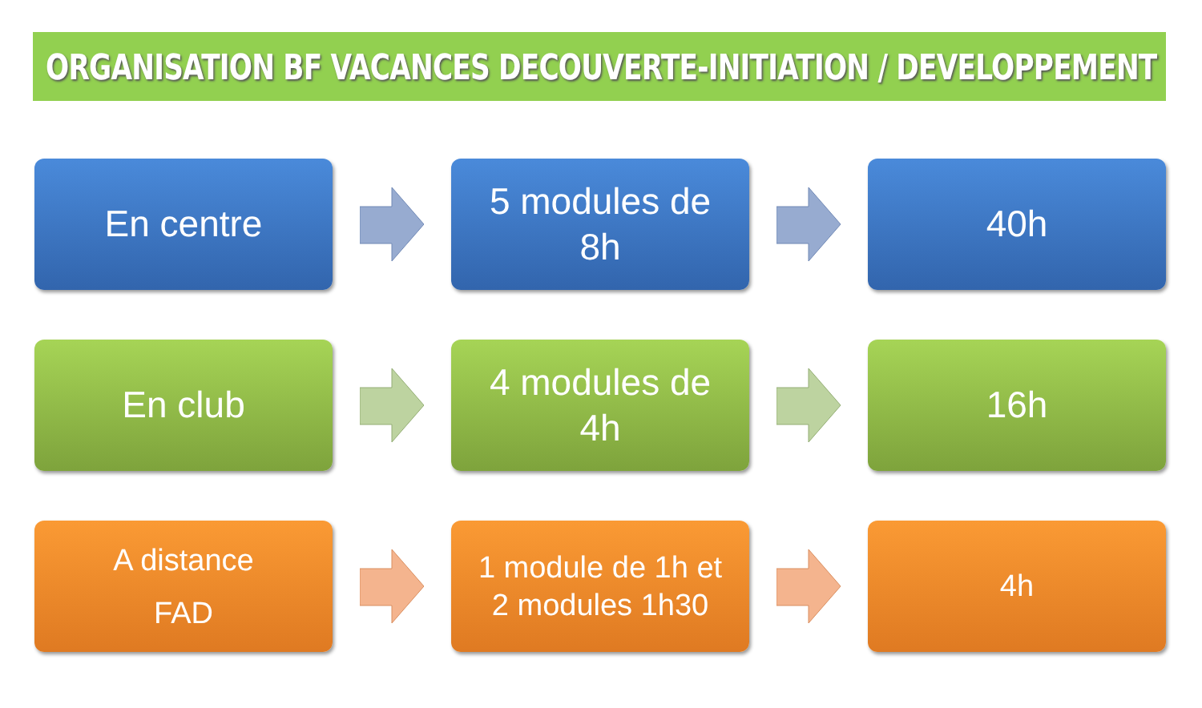ORGANISATION BF VACANCES DECOUVERTE-INITIATION / DEVELOPPEMENT
En centre
5 modules de
8h
40h
En club
4 modules de
4h
16h
A distance
FAD
1 module de 1h et
2 modules 1h30
4h